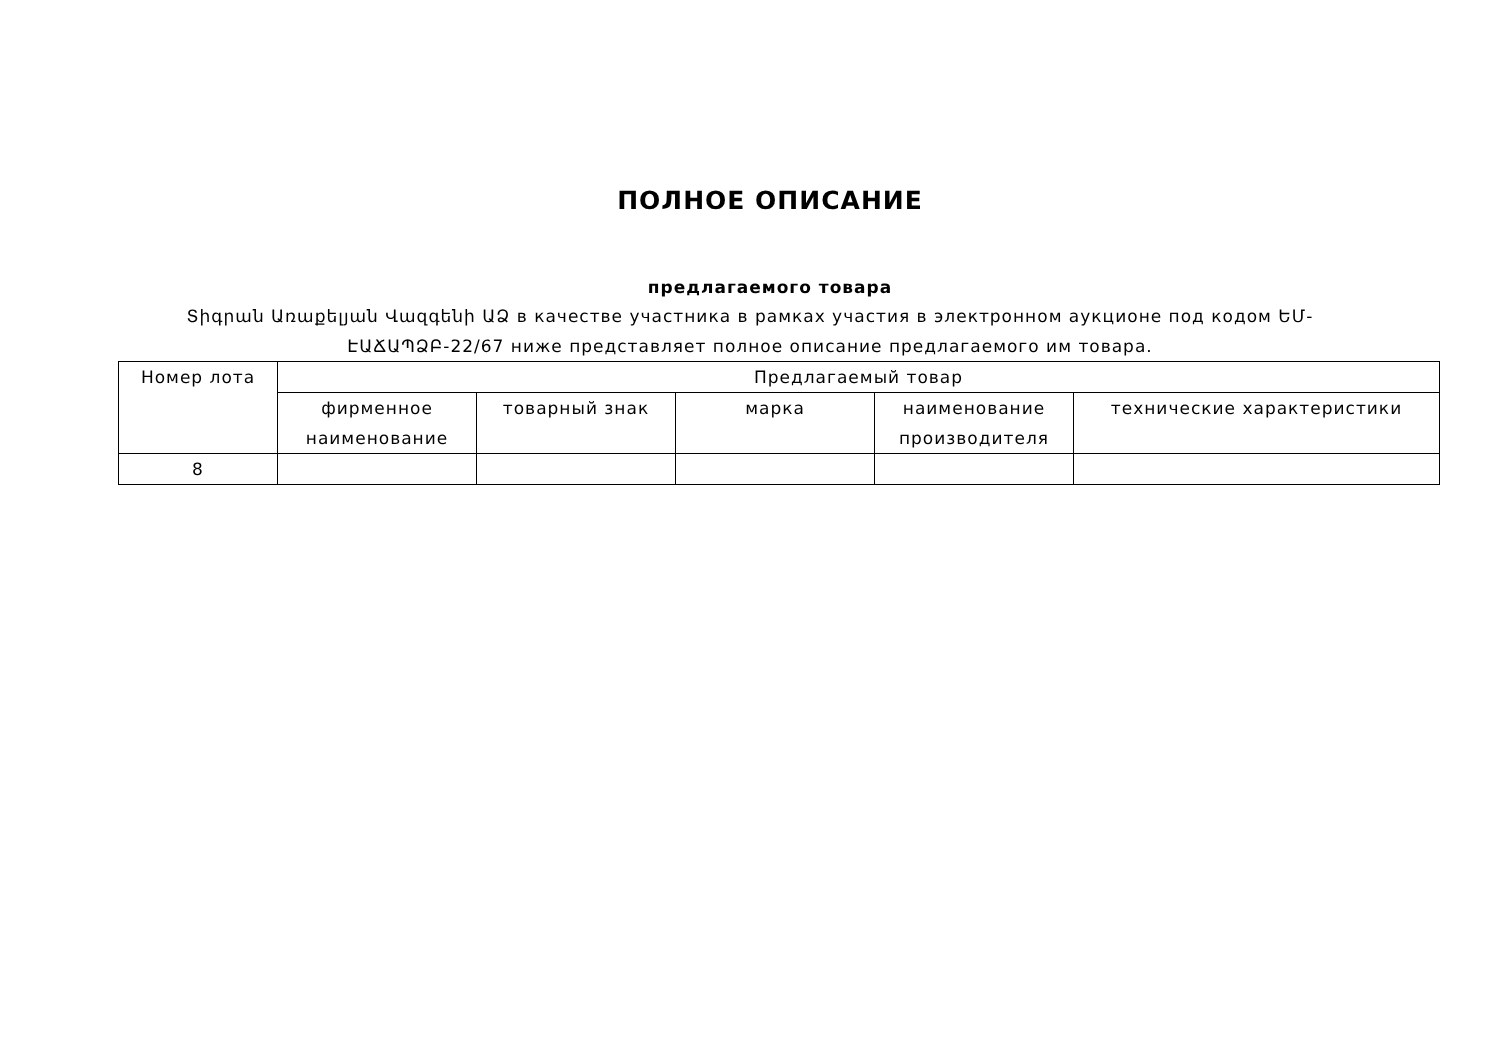ПОЛНОЕ ОПИСАНИЕ
предлагаемого товара
Տիգրան Առաքելյան Վազգենի ԱՁ в качестве участника в рамках участия в электронном аукционе под кодом ԵՄ-ԷԱՃԱՊՁԲ-22/67 ниже представляет полное описание предлагаемого им товара.
| Номер лота | Предлагаемый товар | | | | |
| --- | --- | --- | --- | --- | --- |
| | фирменное наименование | товарный знак | марка | наименование производителя | технические характеристики |
| 8 | | | | | |